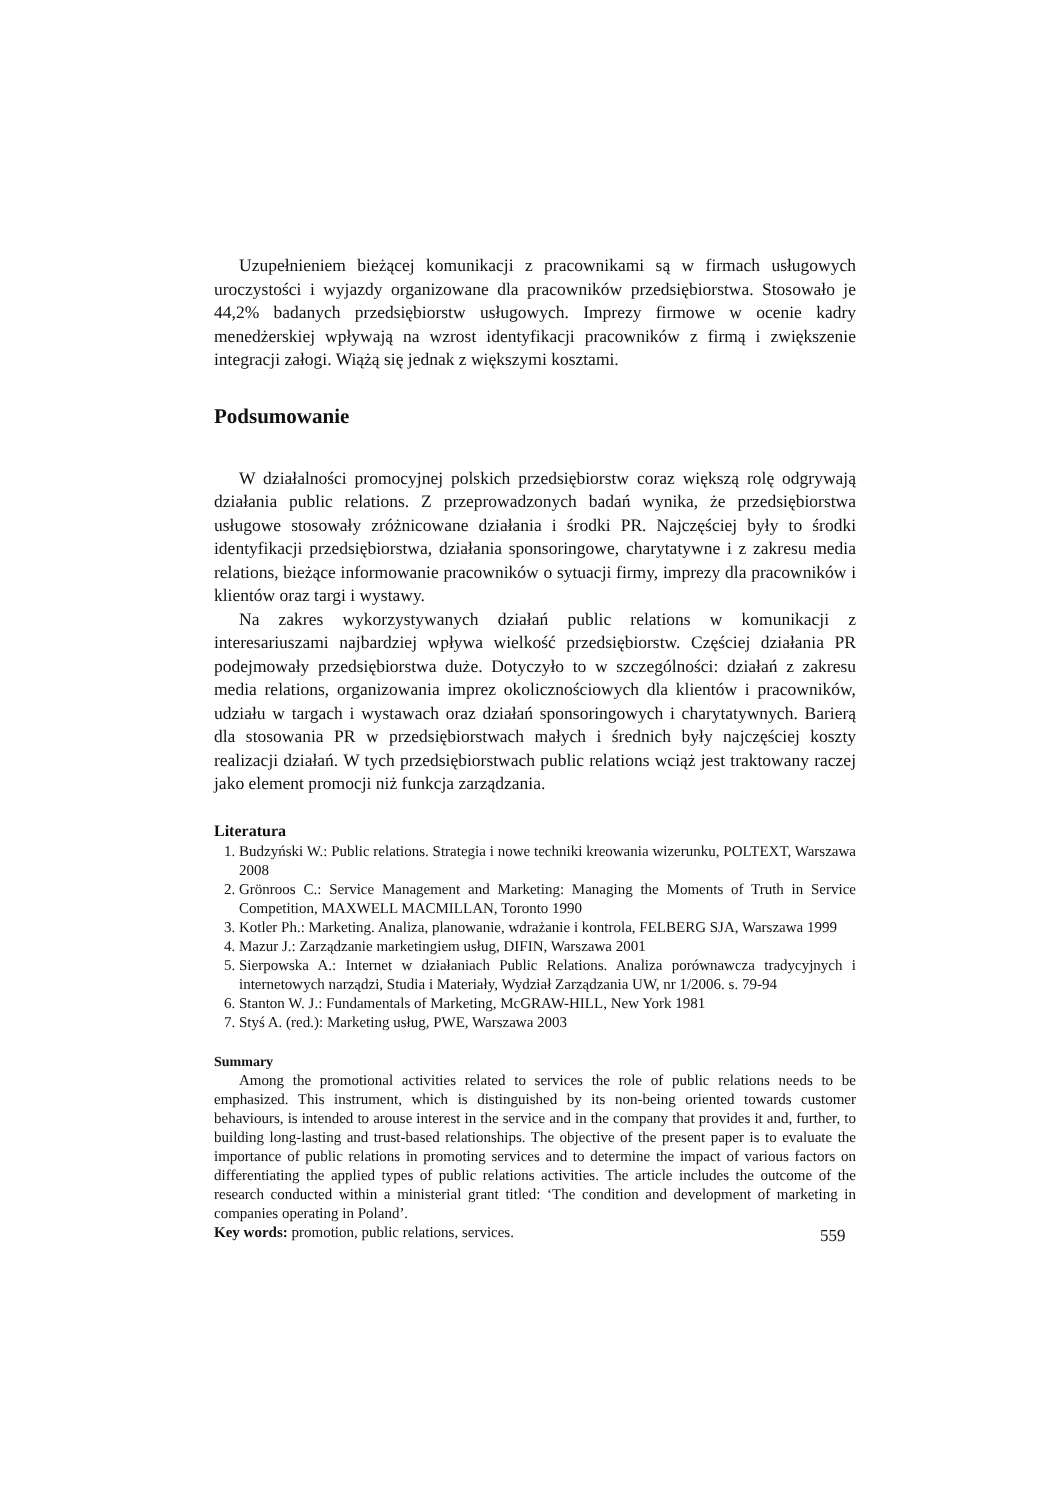Uzupełnieniem bieżącej komunikacji z pracownikami są w firmach usługowych uroczystości i wyjazdy organizowane dla pracowników przedsiębiorstwa. Stosowało je 44,2% badanych przedsiębiorstw usługowych. Imprezy firmowe w ocenie kadry menedżerskiej wpływają na wzrost identyfikacji pracowników z firmą i zwiększenie integracji załogi. Wiążą się jednak z większymi kosztami.
Podsumowanie
W działalności promocyjnej polskich przedsiębiorstw coraz większą rolę odgrywają działania public relations. Z przeprowadzonych badań wynika, że przedsiębiorstwa usługowe stosowały zróżnicowane działania i środki PR. Najczęściej były to środki identyfikacji przedsiębiorstwa, działania sponsoringowe, charytatywne i z zakresu media relations, bieżące informowanie pracowników o sytuacji firmy, imprezy dla pracowników i klientów oraz targi i wystawy.
Na zakres wykorzystywanych działań public relations w komunikacji z interesariuszami najbardziej wpływa wielkość przedsiębiorstw. Częściej działania PR podejmowały przedsiębiorstwa duże. Dotyczyło to w szczególności: działań z zakresu media relations, organizowania imprez okolicznościowych dla klientów i pracowników, udziału w targach i wystawach oraz działań sponsoringowych i charytatywnych. Barierą dla stosowania PR w przedsiębiorstwach małych i średnich były najczęściej koszty realizacji działań. W tych przedsiębiorstwach public relations wciąż jest traktowany raczej jako element promocji niż funkcja zarządzania.
Literatura
1. Budzyński W.: Public relations. Strategia i nowe techniki kreowania wizerunku, POLTEXT, Warszawa 2008
2. Grönroos C.: Service Management and Marketing: Managing the Moments of Truth in Service Competition, MAXWELL MACMILLAN, Toronto 1990
3. Kotler Ph.: Marketing. Analiza, planowanie, wdrażanie i kontrola, FELBERG SJA, Warszawa 1999
4. Mazur J.: Zarządzanie marketingiem usług, DIFIN, Warszawa 2001
5. Sierpowska A.: Internet w działaniach Public Relations. Analiza porównawcza tradycyjnych i internetowych narządzi, Studia i Materiały, Wydział Zarządzania UW, nr 1/2006. s. 79-94
6. Stanton W. J.: Fundamentals of Marketing, McGRAW-HILL, New York 1981
7. Styś A. (red.): Marketing usług, PWE, Warszawa 2003
Summary
Among the promotional activities related to services the role of public relations needs to be emphasized. This instrument, which is distinguished by its non-being oriented towards customer behaviours, is intended to arouse interest in the service and in the company that provides it and, further, to building long-lasting and trust-based relationships. The objective of the present paper is to evaluate the importance of public relations in promoting services and to determine the impact of various factors on differentiating the applied types of public relations activities. The article includes the outcome of the research conducted within a ministerial grant titled: ‘The condition and development of marketing in companies operating in Poland’.
Key words: promotion, public relations, services.
559